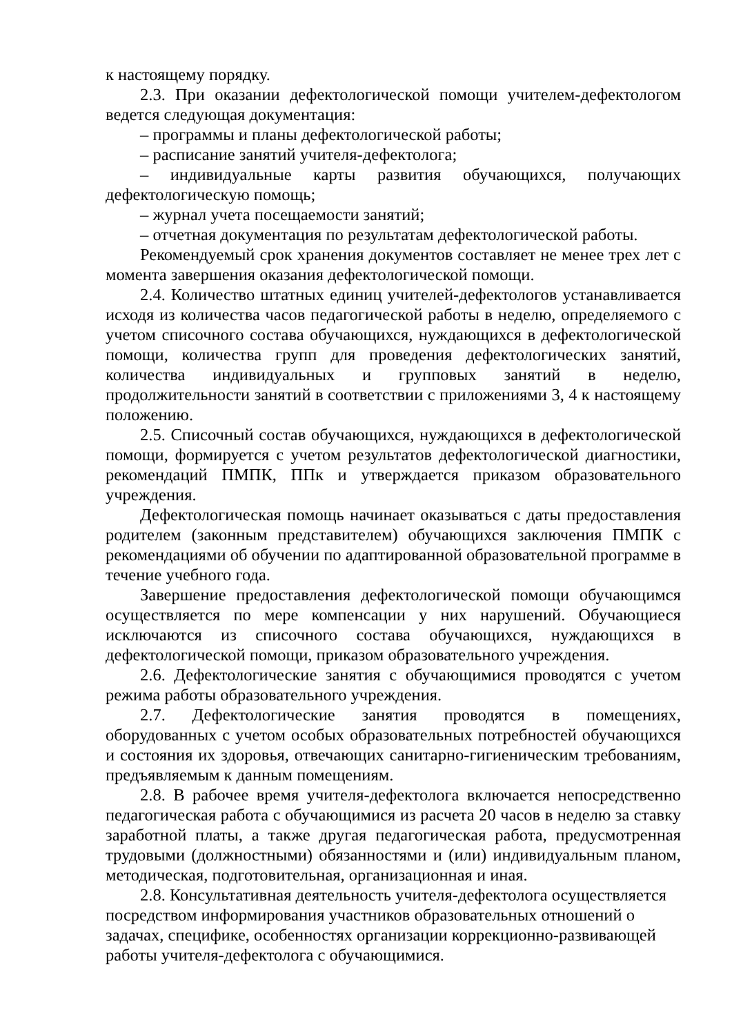к настоящему порядку.
2.3. При оказании дефектологической помощи учителем-дефектологом ведется следующая документация:
– программы и планы дефектологической работы;
– расписание занятий учителя-дефектолога;
– индивидуальные карты развития обучающихся, получающих дефектологическую помощь;
– журнал учета посещаемости занятий;
– отчетная документация по результатам дефектологической работы.
Рекомендуемый срок хранения документов составляет не менее трех лет с момента завершения оказания дефектологической помощи.
2.4. Количество штатных единиц учителей-дефектологов устанавливается исходя из количества часов педагогической работы в неделю, определяемого с учетом списочного состава обучающихся, нуждающихся в дефектологической помощи, количества групп для проведения дефектологических занятий, количества индивидуальных и групповых занятий в неделю, продолжительности занятий в соответствии с приложениями 3, 4 к настоящему положению.
2.5. Списочный состав обучающихся, нуждающихся в дефектологической помощи, формируется с учетом результатов дефектологической диагностики, рекомендаций ПМПК, ППк и утверждается приказом образовательного учреждения.
Дефектологическая помощь начинает оказываться с даты предоставления родителем (законным представителем) обучающихся заключения ПМПК с рекомендациями об обучении по адаптированной образовательной программе в течение учебного года.
Завершение предоставления дефектологической помощи обучающимся осуществляется по мере компенсации у них нарушений. Обучающиеся исключаются из списочного состава обучающихся, нуждающихся в дефектологической помощи, приказом образовательного учреждения.
2.6. Дефектологические занятия с обучающимися проводятся с учетом режима работы образовательного учреждения.
2.7. Дефектологические занятия проводятся в помещениях, оборудованных с учетом особых образовательных потребностей обучающихся и состояния их здоровья, отвечающих санитарно-гигиеническим требованиям, предъявляемым к данным помещениям.
2.8. В рабочее время учителя-дефектолога включается непосредственно педагогическая работа с обучающимися из расчета 20 часов в неделю за ставку заработной платы, а также другая педагогическая работа, предусмотренная трудовыми (должностными) обязанностями и (или) индивидуальным планом, методическая, подготовительная, организационная и иная.
2.8. Консультативная деятельность учителя-дефектолога осуществляется посредством информирования участников образовательных отношений о задачах, специфике, особенностях организации коррекционно-развивающей работы учителя-дефектолога с обучающимися.